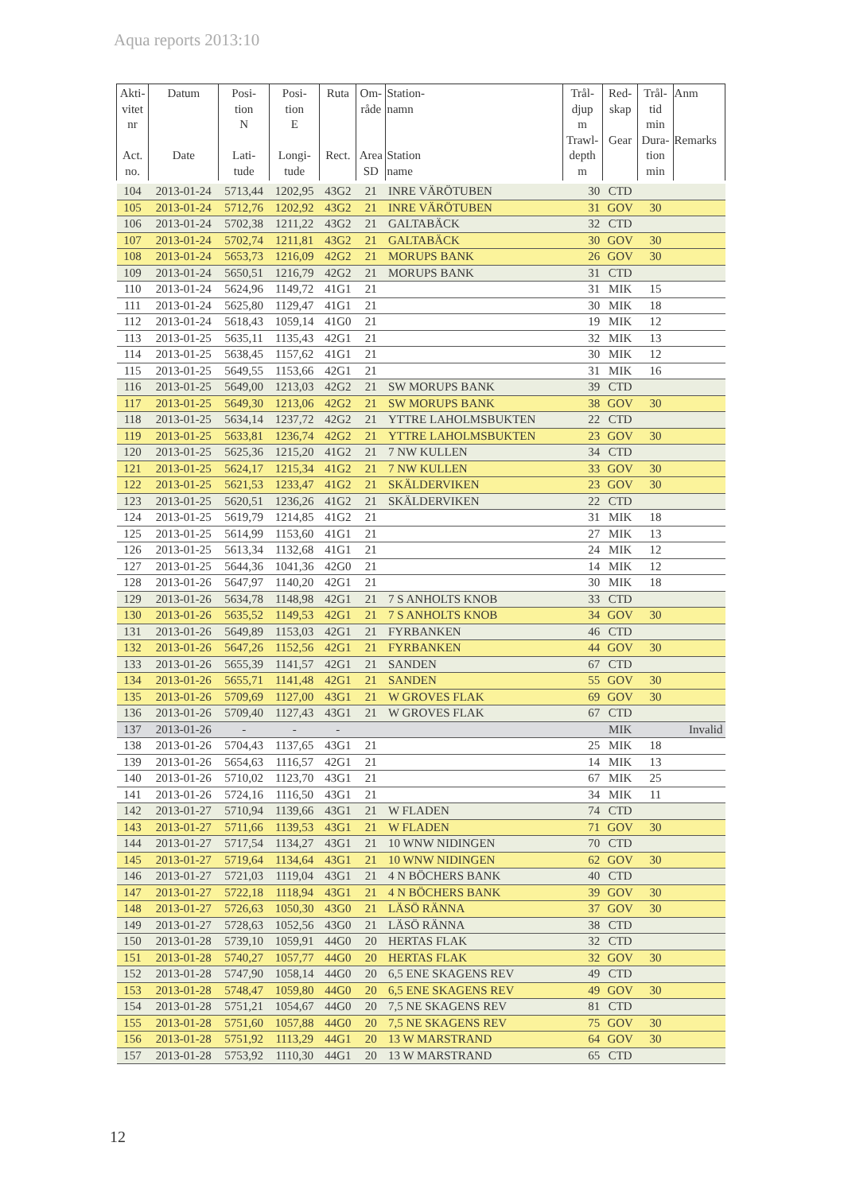Aqua reports 2013:10
| Akti- vitet nr Act. no. | Datum Date | Posi- tion N Lati- tude | Posi- tion E Longi- tude | Ruta Rect. | Om- råde Area SD | Station- namn Station name | Trål- djup m Trawl- depth m | Red- skap Gear | Trål- tid min Dura- tion min | Anm Remarks |
| --- | --- | --- | --- | --- | --- | --- | --- | --- | --- | --- |
| 104 | 2013-01-24 | 5713,44 | 1202,95 | 43G2 | 21 | INRE VÄRÖTUBEN | 30 | CTD | | |
| 105 | 2013-01-24 | 5712,76 | 1202,92 | 43G2 | 21 | INRE VÄRÖTUBEN | 31 | GOV | 30 | |
| 106 | 2013-01-24 | 5702,38 | 1211,22 | 43G2 | 21 | GALTABÄCK | 32 | CTD | | |
| 107 | 2013-01-24 | 5702,74 | 1211,81 | 43G2 | 21 | GALTABÄCK | 30 | GOV | 30 | |
| 108 | 2013-01-24 | 5653,73 | 1216,09 | 42G2 | 21 | MORUPS BANK | 26 | GOV | 30 | |
| 109 | 2013-01-24 | 5650,51 | 1216,79 | 42G2 | 21 | MORUPS BANK | 31 | CTD | | |
| 110 | 2013-01-24 | 5624,96 | 1149,72 | 41G1 | 21 | | 31 | MIK | 15 | |
| 111 | 2013-01-24 | 5625,80 | 1129,47 | 41G1 | 21 | | 30 | MIK | 18 | |
| 112 | 2013-01-24 | 5618,43 | 1059,14 | 41G0 | 21 | | 19 | MIK | 12 | |
| 113 | 2013-01-25 | 5635,11 | 1135,43 | 42G1 | 21 | | 32 | MIK | 13 | |
| 114 | 2013-01-25 | 5638,45 | 1157,62 | 41G1 | 21 | | 30 | MIK | 12 | |
| 115 | 2013-01-25 | 5649,55 | 1153,66 | 42G1 | 21 | | 31 | MIK | 16 | |
| 116 | 2013-01-25 | 5649,00 | 1213,03 | 42G2 | 21 | SW MORUPS BANK | 39 | CTD | | |
| 117 | 2013-01-25 | 5649,30 | 1213,06 | 42G2 | 21 | SW MORUPS BANK | 38 | GOV | 30 | |
| 118 | 2013-01-25 | 5634,14 | 1237,72 | 42G2 | 21 | YTTRE LAHOLMSBUKTEN | 22 | CTD | | |
| 119 | 2013-01-25 | 5633,81 | 1236,74 | 42G2 | 21 | YTTRE LAHOLMSBUKTEN | 23 | GOV | 30 | |
| 120 | 2013-01-25 | 5625,36 | 1215,20 | 41G2 | 21 | 7 NW KULLEN | 34 | CTD | | |
| 121 | 2013-01-25 | 5624,17 | 1215,34 | 41G2 | 21 | 7 NW KULLEN | 33 | GOV | 30 | |
| 122 | 2013-01-25 | 5621,53 | 1233,47 | 41G2 | 21 | SKÄLDERVIKEN | 23 | GOV | 30 | |
| 123 | 2013-01-25 | 5620,51 | 1236,26 | 41G2 | 21 | SKÄLDERVIKEN | 22 | CTD | | |
| 124 | 2013-01-25 | 5619,79 | 1214,85 | 41G2 | 21 | | 31 | MIK | 18 | |
| 125 | 2013-01-25 | 5614,99 | 1153,60 | 41G1 | 21 | | 27 | MIK | 13 | |
| 126 | 2013-01-25 | 5613,34 | 1132,68 | 41G1 | 21 | | 24 | MIK | 12 | |
| 127 | 2013-01-25 | 5644,36 | 1041,36 | 42G0 | 21 | | 14 | MIK | 12 | |
| 128 | 2013-01-26 | 5647,97 | 1140,20 | 42G1 | 21 | | 30 | MIK | 18 | |
| 129 | 2013-01-26 | 5634,78 | 1148,98 | 42G1 | 21 | 7 S ANHOLTS KNOB | 33 | CTD | | |
| 130 | 2013-01-26 | 5635,52 | 1149,53 | 42G1 | 21 | 7 S ANHOLTS KNOB | 34 | GOV | 30 | |
| 131 | 2013-01-26 | 5649,89 | 1153,03 | 42G1 | 21 | FYRBANKEN | 46 | CTD | | |
| 132 | 2013-01-26 | 5647,26 | 1152,56 | 42G1 | 21 | FYRBANKEN | 44 | GOV | 30 | |
| 133 | 2013-01-26 | 5655,39 | 1141,57 | 42G1 | 21 | SANDEN | 67 | CTD | | |
| 134 | 2013-01-26 | 5655,71 | 1141,48 | 42G1 | 21 | SANDEN | 55 | GOV | 30 | |
| 135 | 2013-01-26 | 5709,69 | 1127,00 | 43G1 | 21 | W GROVES FLAK | 69 | GOV | 30 | |
| 136 | 2013-01-26 | 5709,40 | 1127,43 | 43G1 | 21 | W GROVES FLAK | 67 | CTD | | |
| 137 | 2013-01-26 | - | - | - | | | | MIK | | Invalid |
| 138 | 2013-01-26 | 5704,43 | 1137,65 | 43G1 | 21 | | 25 | MIK | 18 | |
| 139 | 2013-01-26 | 5654,63 | 1116,57 | 42G1 | 21 | | 14 | MIK | 13 | |
| 140 | 2013-01-26 | 5710,02 | 1123,70 | 43G1 | 21 | | 67 | MIK | 25 | |
| 141 | 2013-01-26 | 5724,16 | 1116,50 | 43G1 | 21 | | 34 | MIK | 11 | |
| 142 | 2013-01-27 | 5710,94 | 1139,66 | 43G1 | 21 | W FLADEN | 74 | CTD | | |
| 143 | 2013-01-27 | 5711,66 | 1139,53 | 43G1 | 21 | W FLADEN | 71 | GOV | 30 | |
| 144 | 2013-01-27 | 5717,54 | 1134,27 | 43G1 | 21 | 10 WNW NIDINGEN | 70 | CTD | | |
| 145 | 2013-01-27 | 5719,64 | 1134,64 | 43G1 | 21 | 10 WNW NIDINGEN | 62 | GOV | 30 | |
| 146 | 2013-01-27 | 5721,03 | 1119,04 | 43G1 | 21 | 4 N BÖCHERS BANK | 40 | CTD | | |
| 147 | 2013-01-27 | 5722,18 | 1118,94 | 43G1 | 21 | 4 N BÖCHERS BANK | 39 | GOV | 30 | |
| 148 | 2013-01-27 | 5726,63 | 1050,30 | 43G0 | 21 | LÄSÖ RÄNNA | 37 | GOV | 30 | |
| 149 | 2013-01-27 | 5728,63 | 1052,56 | 43G0 | 21 | LÄSÖ RÄNNA | 38 | CTD | | |
| 150 | 2013-01-28 | 5739,10 | 1059,91 | 44G0 | 20 | HERTAS FLAK | 32 | CTD | | |
| 151 | 2013-01-28 | 5740,27 | 1057,77 | 44G0 | 20 | HERTAS FLAK | 32 | GOV | 30 | |
| 152 | 2013-01-28 | 5747,90 | 1058,14 | 44G0 | 20 | 6,5 ENE SKAGENS REV | 49 | CTD | | |
| 153 | 2013-01-28 | 5748,47 | 1059,80 | 44G0 | 20 | 6,5 ENE SKAGENS REV | 49 | GOV | 30 | |
| 154 | 2013-01-28 | 5751,21 | 1054,67 | 44G0 | 20 | 7,5 NE SKAGENS REV | 81 | CTD | | |
| 155 | 2013-01-28 | 5751,60 | 1057,88 | 44G0 | 20 | 7,5 NE SKAGENS REV | 75 | GOV | 30 | |
| 156 | 2013-01-28 | 5751,92 | 1113,29 | 44G1 | 20 | 13 W MARSTRAND | 64 | GOV | 30 | |
| 157 | 2013-01-28 | 5753,92 | 1110,30 | 44G1 | 20 | 13 W MARSTRAND | 65 | CTD | | |
12